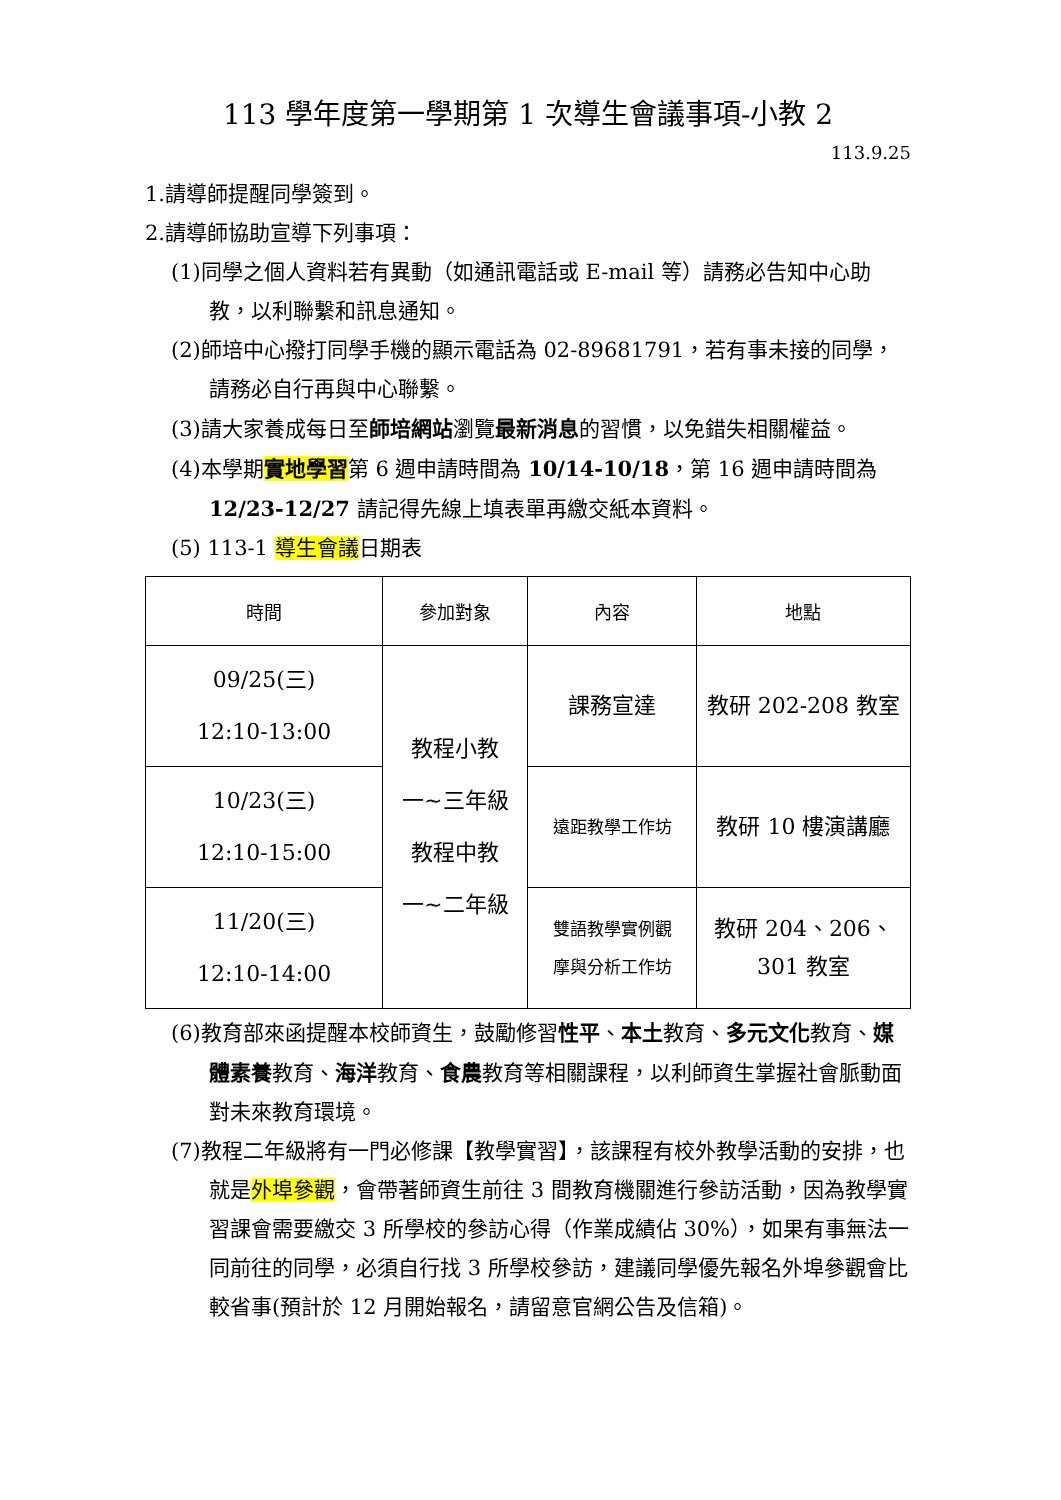113 學年度第一學期第 1 次導生會議事項-小教 2
113.9.25
1.請導師提醒同學簽到。
2.請導師協助宣導下列事項：
(1)同學之個人資料若有異動（如通訊電話或 E-mail 等）請務必告知中心助教，以利聯繫和訊息通知。
(2)師培中心撥打同學手機的顯示電話為 02-89681791，若有事未接的同學，請務必自行再與中心聯繫。
(3)請大家養成每日至師培網站瀏覽最新消息的習慣，以免錯失相關權益。
(4)本學期實地學習第 6 週申請時間為 10/14-10/18，第 16 週申請時間為 12/23-12/27 請記得先線上填表單再繳交紙本資料。
(5) 113-1 導生會議日期表
| 時間 | 參加對象 | 內容 | 地點 |
| --- | --- | --- | --- |
| 09/25(三) 12:10-13:00 | 教程小教 一~三年級 教程中教 一~二年級 | 課務宣達 | 教研 202-208 教室 |
| 10/23(三) 12:10-15:00 | | 遠距教學工作坊 | 教研 10 樓演講廳 |
| 11/20(三) 12:10-14:00 | | 雙語教學實例觀 摩與分析工作坊 | 教研 204、206、 301 教室 |
(6)教育部來函提醒本校師資生，鼓勵修習性平、本土教育、多元文化教育、媒體素養教育、海洋教育、食農教育等相關課程，以利師資生掌握社會脈動面對未來教育環境。
(7)教程二年級將有一門必修課【教學實習】，該課程有校外教學活動的安排，也就是外埠參觀，會帶著師資生前往 3 間教育機關進行參訪活動，因為教學實習課會需要繳交 3 所學校的參訪心得（作業成績佔 30%），如果有事無法一同前往的同學，必須自行找 3 所學校參訪，建議同學優先報名外埠參觀會比較省事(預計於 12 月開始報名，請留意官網公告及信箱)。